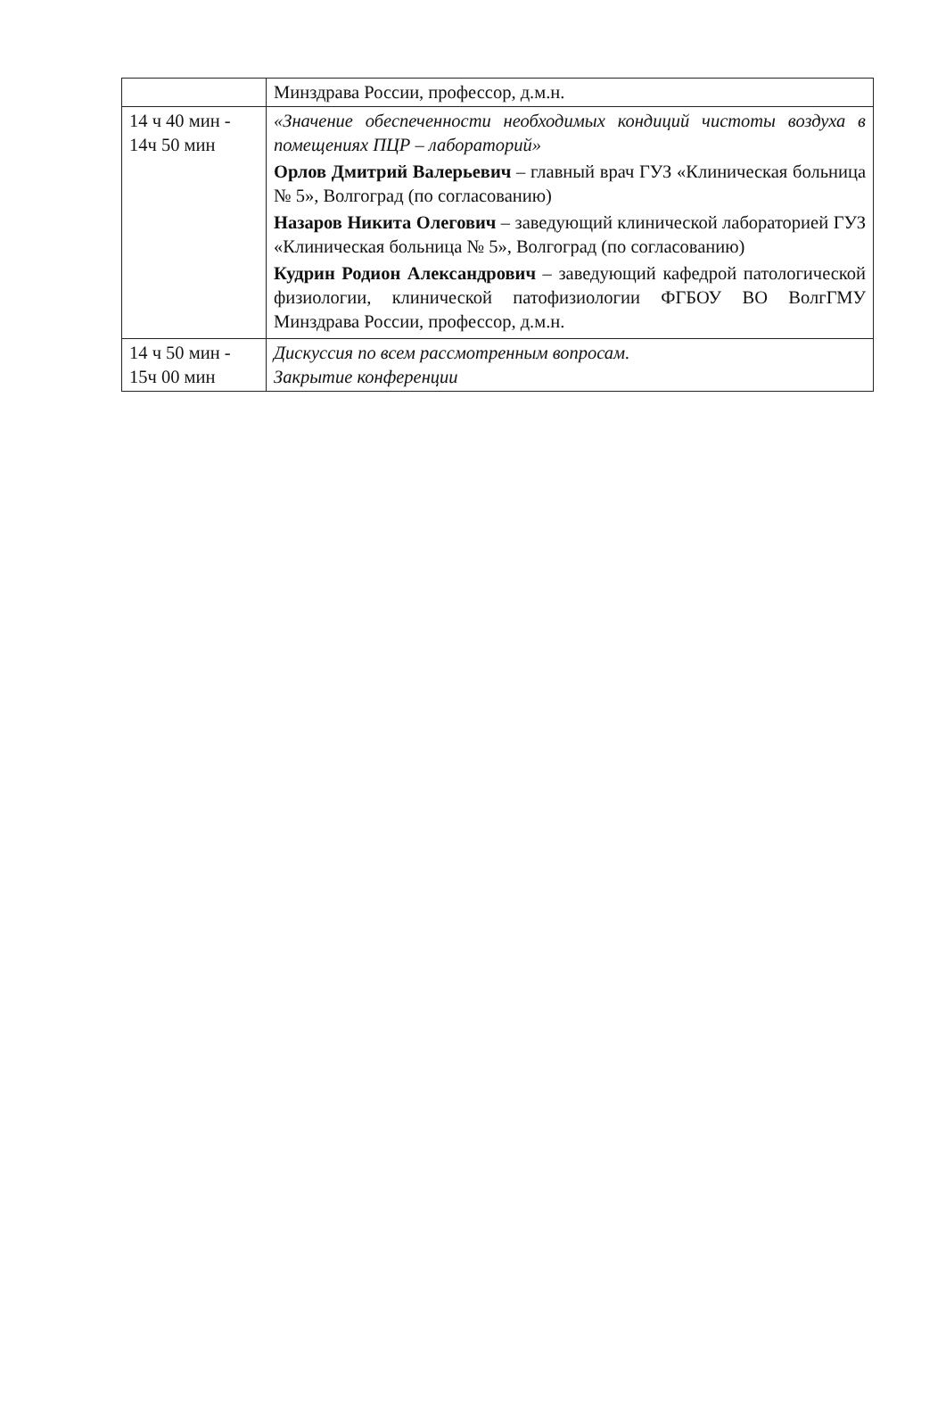| | Минздрава России, профессор, д.м.н. |
| 14 ч 40 мин - 14ч 50 мин | «Значение обеспеченности необходимых кондиций чистоты воздуха в помещениях ПЦР – лабораторий» Орлов Дмитрий Валерьевич – главный врач ГУЗ «Клиническая больница № 5», Волгоград (по согласованию) Назаров Никита Олегович – заведующий клинической лабораторией ГУЗ «Клиническая больница № 5», Волгоград (по согласованию) Кудрин Родион Александрович – заведующий кафедрой патологической физиологии, клинической патофизиологии ФГБОУ ВО ВолгГМУ Минздрава России, профессор, д.м.н. |
| 14 ч 50 мин - 15ч 00 мин | Дискуссия по всем рассмотренным вопросам. Закрытие конференции |